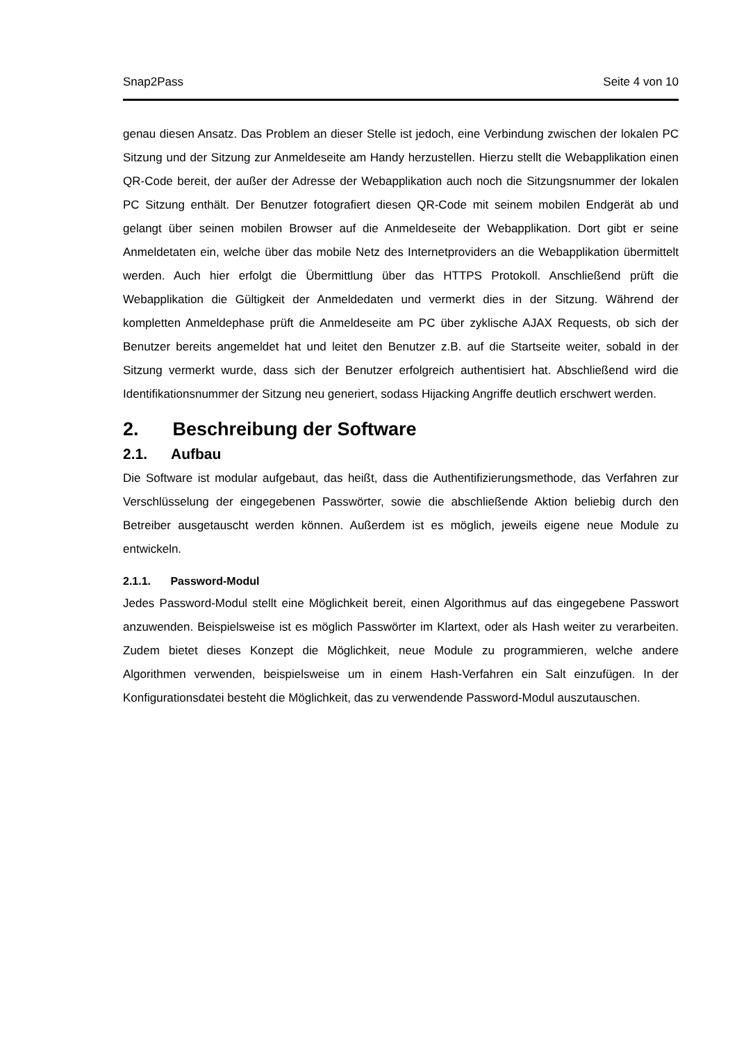Snap2Pass Seite 4 von 10
genau diesen Ansatz. Das Problem an dieser Stelle ist jedoch, eine Verbindung zwischen der lokalen PC Sitzung und der Sitzung zur Anmeldeseite am Handy herzustellen. Hierzu stellt die Webapplikation einen QR-Code bereit, der außer der Adresse der Webapplikation auch noch die Sitzungsnummer der lokalen PC Sitzung enthält. Der Benutzer fotografiert diesen QR-Code mit seinem mobilen Endgerät ab und gelangt über seinen mobilen Browser auf die Anmeldeseite der Webapplikation. Dort gibt er seine Anmeldetaten ein, welche über das mobile Netz des Internetproviders an die Webapplikation übermittelt werden. Auch hier erfolgt die Übermittlung über das HTTPS Protokoll. Anschließend prüft die Webapplikation die Gültigkeit der Anmeldedaten und vermerkt dies in der Sitzung. Während der kompletten Anmeldephase prüft die Anmeldeseite am PC über zyklische AJAX Requests, ob sich der Benutzer bereits angemeldet hat und leitet den Benutzer z.B. auf die Startseite weiter, sobald in der Sitzung vermerkt wurde, dass sich der Benutzer erfolgreich authentisiert hat. Abschließend wird die Identifikationsnummer der Sitzung neu generiert, sodass Hijacking Angriffe deutlich erschwert werden.
2. Beschreibung der Software
2.1. Aufbau
Die Software ist modular aufgebaut, das heißt, dass die Authentifizierungsmethode, das Verfahren zur Verschlüsselung der eingegebenen Passwörter, sowie die abschließende Aktion beliebig durch den Betreiber ausgetauscht werden können. Außerdem ist es möglich, jeweils eigene neue Module zu entwickeln.
2.1.1. Password-Modul
Jedes Password-Modul stellt eine Möglichkeit bereit, einen Algorithmus auf das eingegebene Passwort anzuwenden. Beispielsweise ist es möglich Passwörter im Klartext, oder als Hash weiter zu verarbeiten. Zudem bietet dieses Konzept die Möglichkeit, neue Module zu programmieren, welche andere Algorithmen verwenden, beispielsweise um in einem Hash-Verfahren ein Salt einzufügen. In der Konfigurationsdatei besteht die Möglichkeit, das zu verwendende Password-Modul auszutauschen.